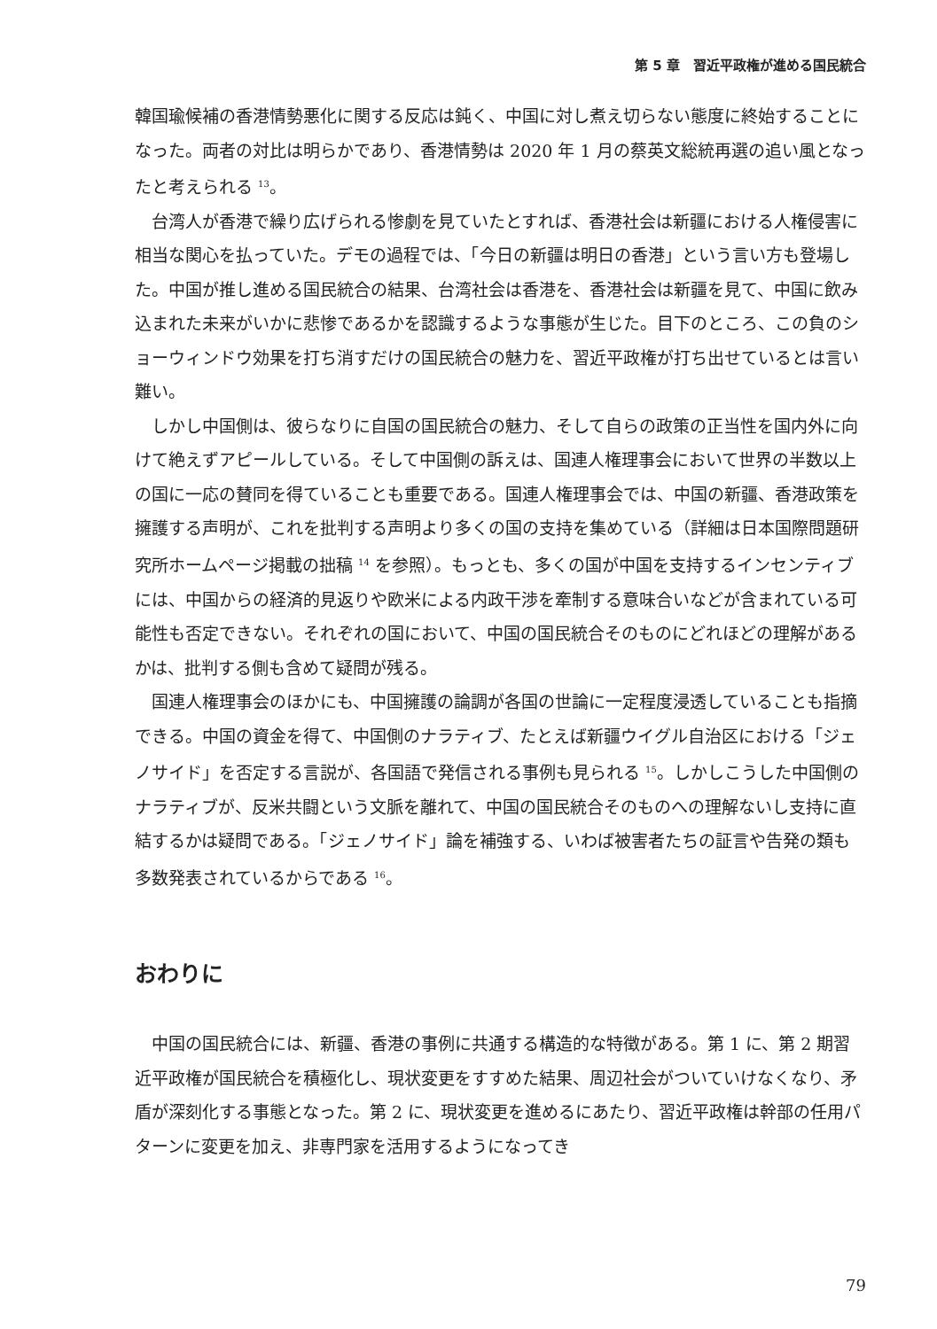第 5 章　習近平政権が進める国民統合
韓国瑜候補の香港情勢悪化に関する反応は鈍く、中国に対し煮え切らない態度に終始することになった。両者の対比は明らかであり、香港情勢は 2020 年 1 月の蔡英文総統再選の追い風となったと考えられる <sup>13</sup>。
台湾人が香港で繰り広げられる惨劇を見ていたとすれば、香港社会は新疆における人権侵害に相当な関心を払っていた。デモの過程では、「今日の新疆は明日の香港」という言い方も登場した。中国が推し進める国民統合の結果、台湾社会は香港を、香港社会は新疆を見て、中国に飲み込まれた未来がいかに悲惨であるかを認識するような事態が生じた。目下のところ、この負のショーウィンドウ効果を打ち消すだけの国民統合の魅力を、習近平政権が打ち出せているとは言い難い。
しかし中国側は、彼らなりに自国の国民統合の魅力、そして自らの政策の正当性を国内外に向けて絶えずアピールしている。そして中国側の訴えは、国連人権理事会において世界の半数以上の国に一応の賛同を得ていることも重要である。国連人権理事会では、中国の新疆、香港政策を擁護する声明が、これを批判する声明より多くの国の支持を集めている（詳細は日本国際問題研究所ホームページ掲載の拙稿 <sup>14</sup> を参照）。もっとも、多くの国が中国を支持するインセンティブには、中国からの経済的見返りや欧米による内政干渉を牽制する意味合いなどが含まれている可能性も否定できない。それぞれの国において、中国の国民統合そのものにどれほどの理解があるかは、批判する側も含めて疑問が残る。
国連人権理事会のほかにも、中国擁護の論調が各国の世論に一定程度浸透していることも指摘できる。中国の資金を得て、中国側のナラティブ、たとえば新疆ウイグル自治区における「ジェノサイド」を否定する言説が、各国語で発信される事例も見られる <sup>15</sup>。しかしこうした中国側のナラティブが、反米共闘という文脈を離れて、中国の国民統合そのものへの理解ないし支持に直結するかは疑問である。「ジェノサイド」論を補強する、いわば被害者たちの証言や告発の類も多数発表されているからである <sup>16</sup>。
おわりに
中国の国民統合には、新疆、香港の事例に共通する構造的な特徴がある。第 1 に、第 2 期習近平政権が国民統合を積極化し、現状変更をすすめた結果、周辺社会がついていけなくなり、矛盾が深刻化する事態となった。第 2 に、現状変更を進めるにあたり、習近平政権は幹部の任用パターンに変更を加え、非専門家を活用するようになってき
79